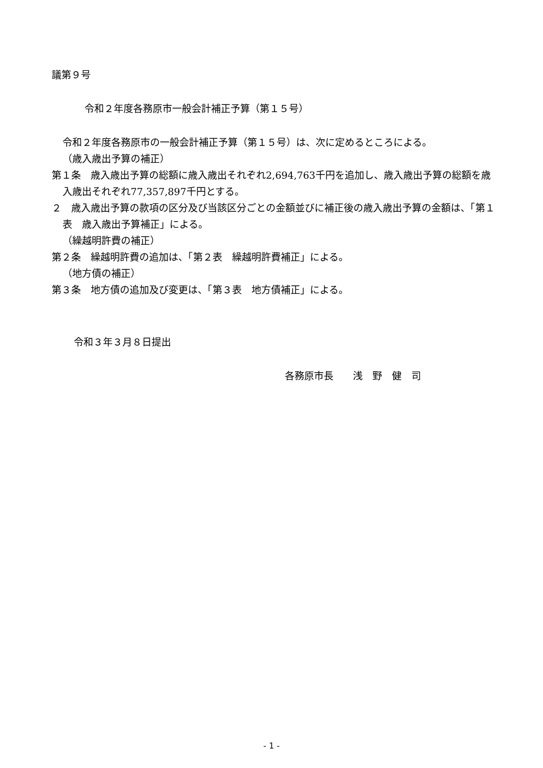議第９号
令和２年度各務原市一般会計補正予算（第１５号）
令和２年度各務原市の一般会計補正予算（第１５号）は、次に定めるところによる。
（歳入歳出予算の補正）
第１条　歳入歳出予算の総額に歳入歳出それぞれ2,694,763千円を追加し、歳入歳出予算の総額を歳入歳出それぞれ77,357,897千円とする。
２　歳入歳出予算の款項の区分及び当該区分ごとの金額並びに補正後の歳入歳出予算の金額は、「第１表　歳入歳出予算補正」による。
（繰越明許費の補正）
第２条　繰越明許費の追加は、「第２表　繰越明許費補正」による。
（地方債の補正）
第３条　地方債の追加及び変更は、「第３表　地方債補正」による。
令和３年３月８日提出
各務原市長　　浅　野　健　司
- 1 -